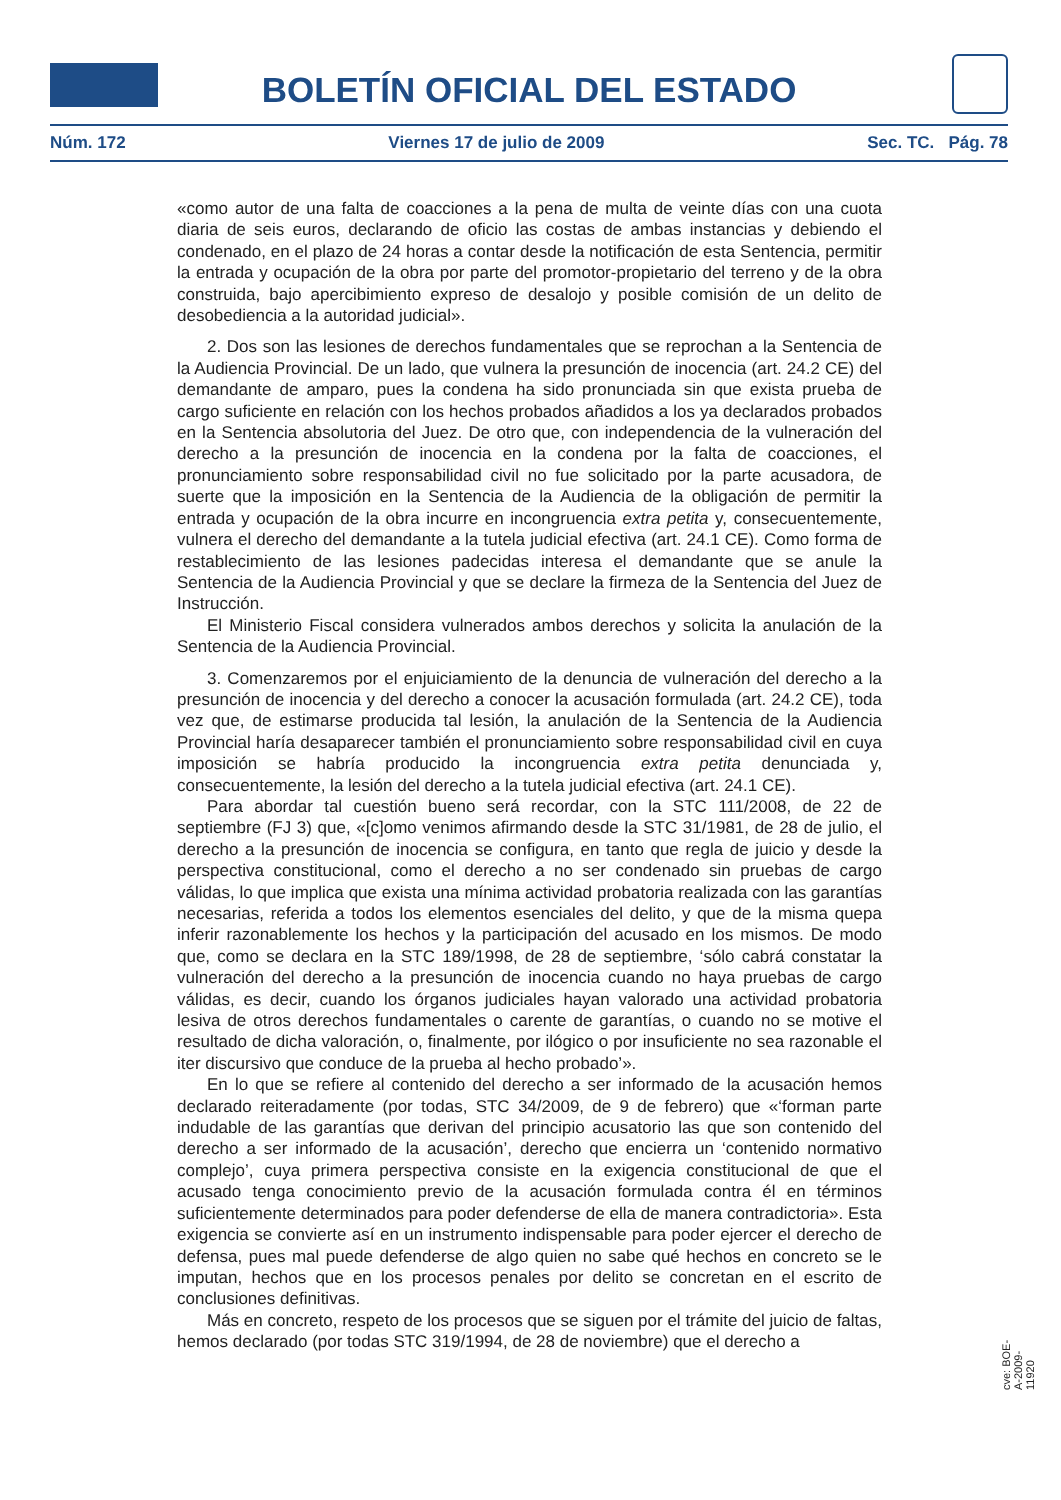BOLETÍN OFICIAL DEL ESTADO
Núm. 172 Viernes 17 de julio de 2009 Sec. TC. Pág. 78
«como autor de una falta de coacciones a la pena de multa de veinte días con una cuota diaria de seis euros, declarando de oficio las costas de ambas instancias y debiendo el condenado, en el plazo de 24 horas a contar desde la notificación de esta Sentencia, permitir la entrada y ocupación de la obra por parte del promotor-propietario del terreno y de la obra construida, bajo apercibimiento expreso de desalojo y posible comisión de un delito de desobediencia a la autoridad judicial».
2. Dos son las lesiones de derechos fundamentales que se reprochan a la Sentencia de la Audiencia Provincial. De un lado, que vulnera la presunción de inocencia (art. 24.2 CE) del demandante de amparo, pues la condena ha sido pronunciada sin que exista prueba de cargo suficiente en relación con los hechos probados añadidos a los ya declarados probados en la Sentencia absolutoria del Juez. De otro que, con independencia de la vulneración del derecho a la presunción de inocencia en la condena por la falta de coacciones, el pronunciamiento sobre responsabilidad civil no fue solicitado por la parte acusadora, de suerte que la imposición en la Sentencia de la Audiencia de la obligación de permitir la entrada y ocupación de la obra incurre en incongruencia extra petita y, consecuentemente, vulnera el derecho del demandante a la tutela judicial efectiva (art. 24.1 CE). Como forma de restablecimiento de las lesiones padecidas interesa el demandante que se anule la Sentencia de la Audiencia Provincial y que se declare la firmeza de la Sentencia del Juez de Instrucción.
El Ministerio Fiscal considera vulnerados ambos derechos y solicita la anulación de la Sentencia de la Audiencia Provincial.
3. Comenzaremos por el enjuiciamiento de la denuncia de vulneración del derecho a la presunción de inocencia y del derecho a conocer la acusación formulada (art. 24.2 CE), toda vez que, de estimarse producida tal lesión, la anulación de la Sentencia de la Audiencia Provincial haría desaparecer también el pronunciamiento sobre responsabilidad civil en cuya imposición se habría producido la incongruencia extra petita denunciada y, consecuentemente, la lesión del derecho a la tutela judicial efectiva (art. 24.1 CE).
Para abordar tal cuestión bueno será recordar, con la STC 111/2008, de 22 de septiembre (FJ 3) que, «[c]omo venimos afirmando desde la STC 31/1981, de 28 de julio, el derecho a la presunción de inocencia se configura, en tanto que regla de juicio y desde la perspectiva constitucional, como el derecho a no ser condenado sin pruebas de cargo válidas, lo que implica que exista una mínima actividad probatoria realizada con las garantías necesarias, referida a todos los elementos esenciales del delito, y que de la misma quepa inferir razonablemente los hechos y la participación del acusado en los mismos. De modo que, como se declara en la STC 189/1998, de 28 de septiembre, ‘sólo cabrá constatar la vulneración del derecho a la presunción de inocencia cuando no haya pruebas de cargo válidas, es decir, cuando los órganos judiciales hayan valorado una actividad probatoria lesiva de otros derechos fundamentales o carente de garantías, o cuando no se motive el resultado de dicha valoración, o, finalmente, por ilógico o por insuficiente no sea razonable el iter discursivo que conduce de la prueba al hecho probado’».
En lo que se refiere al contenido del derecho a ser informado de la acusación hemos declarado reiteradamente (por todas, STC 34/2009, de 9 de febrero) que «‘forman parte indudable de las garantías que derivan del principio acusatorio las que son contenido del derecho a ser informado de la acusación’, derecho que encierra un ‘contenido normativo complejo’, cuya primera perspectiva consiste en la exigencia constitucional de que el acusado tenga conocimiento previo de la acusación formulada contra él en términos suficientemente determinados para poder defenderse de ella de manera contradictoria». Esta exigencia se convierte así en un instrumento indispensable para poder ejercer el derecho de defensa, pues mal puede defenderse de algo quien no sabe qué hechos en concreto se le imputan, hechos que en los procesos penales por delito se concretan en el escrito de conclusiones definitivas.
Más en concreto, respeto de los procesos que se siguen por el trámite del juicio de faltas, hemos declarado (por todas STC 319/1994, de 28 de noviembre) que el derecho a
cve: BOE-A-2009-11920